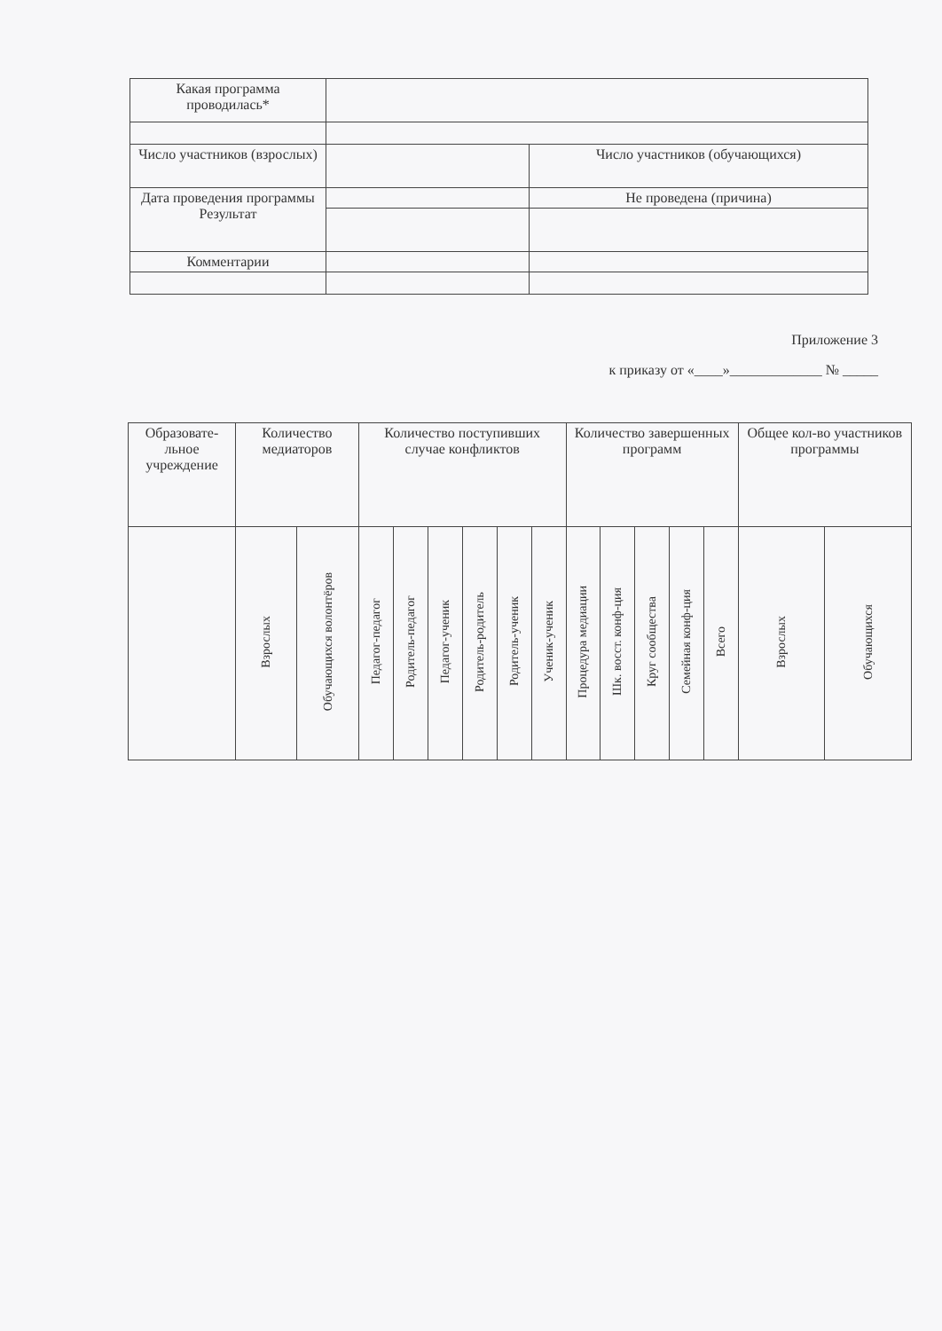| Какая программа проводилась* | | |
| Число участников (взрослых) | | Число участников (обучающихся) |
| Дата проведения программы Результат | | Не проведена (причина) |
| Комментарии | | |
Приложение 3
к приказу от «____»_____________ № _____
| Образовате-льное учреждение | Количество медиаторов | | Количество поступивших случае конфликтов | | | | | | Количество завершенных программ | | | | | Общее кол-во участников программы | |
| --- | --- | --- | --- | --- | --- | --- | --- | --- | --- | --- | --- | --- | --- | --- | --- |
| | Взрослых | Обучающихся волонтёров | Педагог-педагог | Родитель-педагог | Педагог-ученик | Родитель-родитель | Родитель-ученик | Ученик-ученик | Процедура медиации | Шк. восст. конф-ция | Круг сообщества | Семейная конф-ция | Всего | Взрослых | Обучающихся |